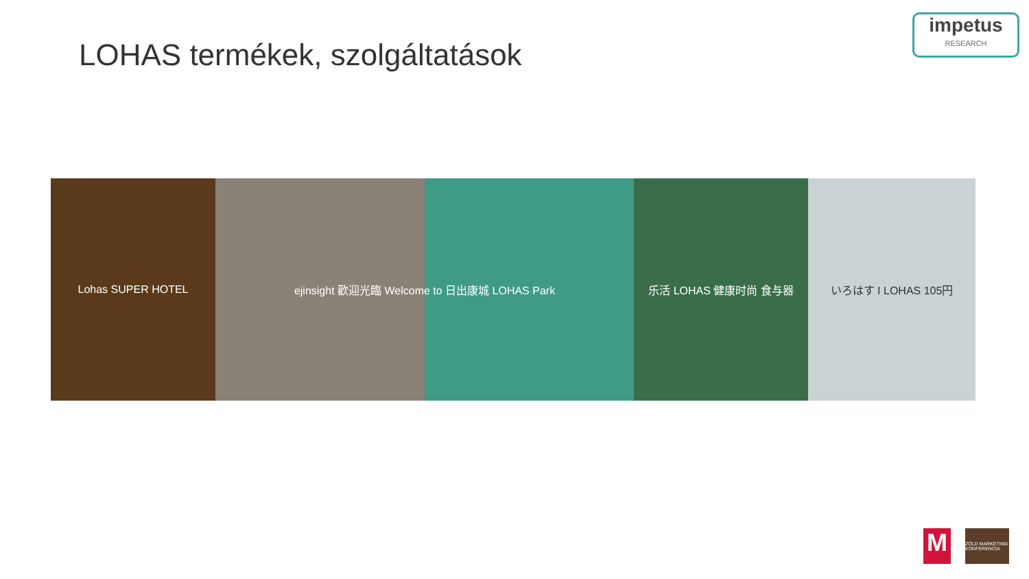LOHAS termékek, szolgáltatások
impetus
RESEARCH
Lohas SUPER HOTEL ejinsight 歡迎光臨 Welcome to 日出康城 LOHAS Park 乐活 LOHAS 健康时尚 食与器 いろはす I LOHAS 105円
M
ZÖLD MARKETING KONFERENCIA